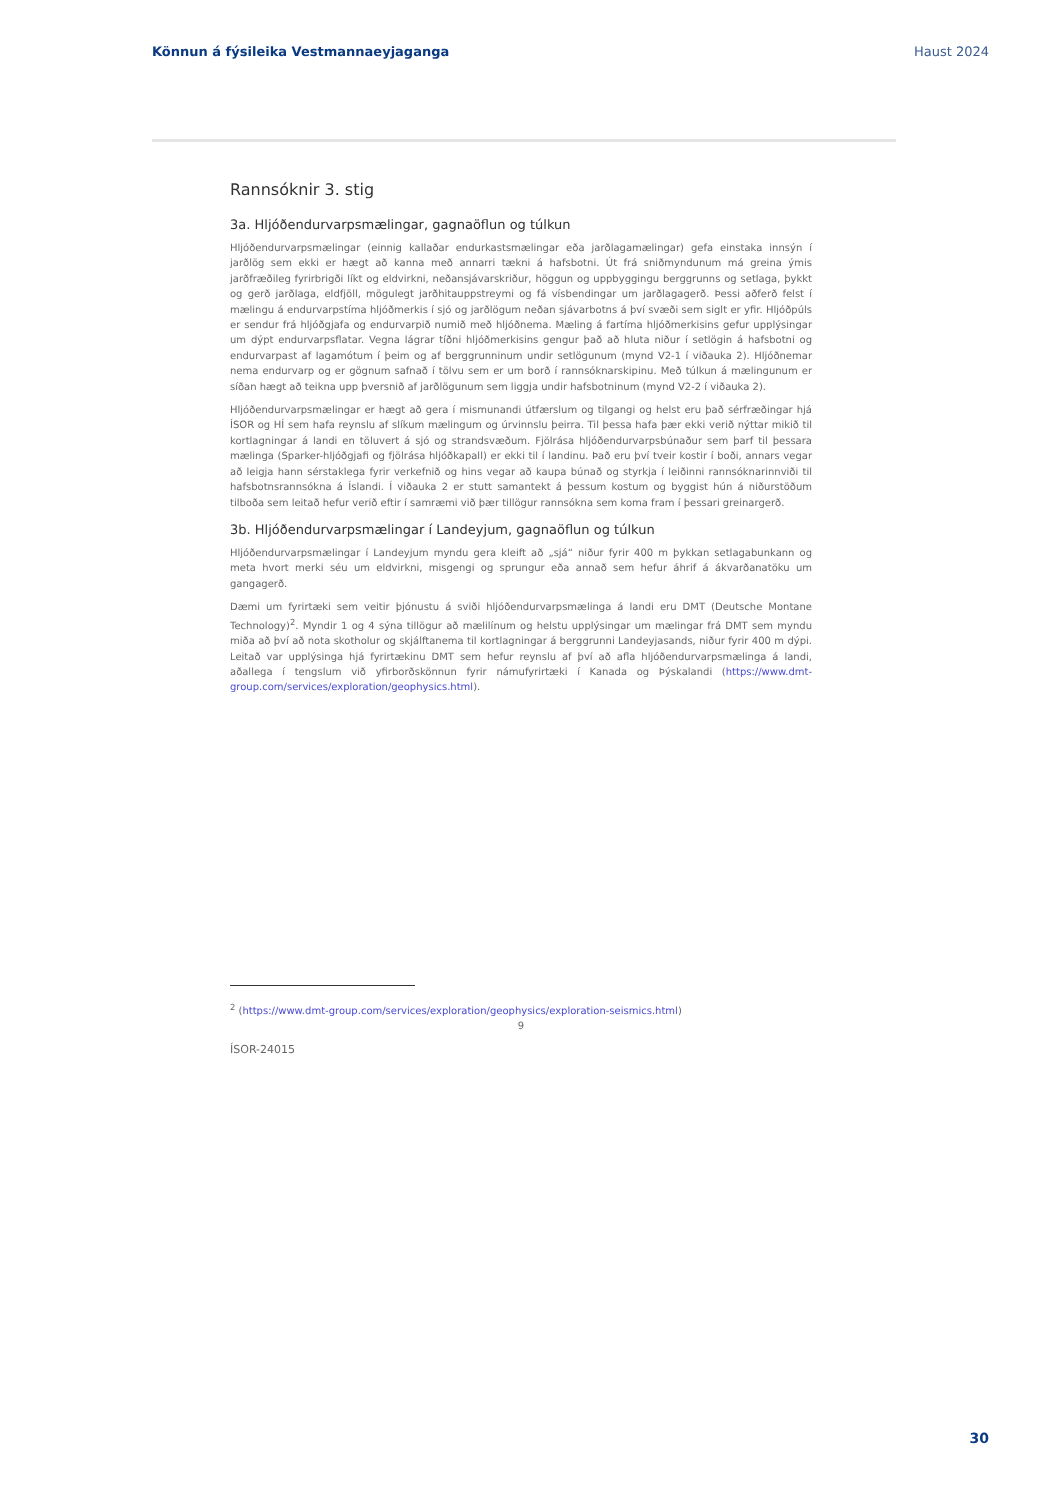Könnun á fýsileika Vestmannaeyjaganga Haust 2024
Rannsóknir 3. stig
3a. Hljóðendurvarpsmælingar, gagnaöflun og túlkun
Hljóðendurvarpsmælingar (einnig kallaðar endurkastsmælingar eða jarðlagamælingar) gefa einstaka innsýn í jarðlög sem ekki er hægt að kanna með annarri tækni á hafsbotni. Út frá sniðmyndunum má greina ýmis jarðfræðileg fyrirbrigði líkt og eldvirkni, neðansjávarskriður, höggun og uppbyggingu berggrunns og setlaga, þykkt og gerð jarðlaga, eldfjöll, mögulegt jarðhitauppstreymi og fá vísbendingar um jarðlagagerð. Þessi aðferð felst í mælingu á endurvarpstíma hljóðmerkis í sjó og jarðlögum neðan sjávarbotns á því svæði sem siglt er yfir. Hljóðpúls er sendur frá hljóðgjafa og endurvarpið numið með hljóðnema. Mæling á fartíma hljóðmerkisins gefur upplýsingar um dýpt endurvarpsflatar. Vegna lágrar tíðni hljóðmerkisins gengur það að hluta niður í setlögin á hafsbotni og endurvarpast af lagamótum í þeim og af berggrunninum undir setlögunum (mynd V2-1 í viðauka 2). Hljóðnemar nema endurvarp og er gögnum safnað í tölvu sem er um borð í rannsóknarskipinu. Með túlkun á mælingunum er síðan hægt að teikna upp þversnið af jarðlögunum sem liggja undir hafsbotninum (mynd V2-2 í viðauka 2).
Hljóðendurvarpsmælingar er hægt að gera í mismunandi útfærslum og tilgangi og helst eru það sérfræðingar hjá ÍSOR og HÍ sem hafa reynslu af slíkum mælingum og úrvinnslu þeirra. Til þessa hafa þær ekki verið nýttar mikið til kortlagningar á landi en töluvert á sjó og strandsvæðum. Fjölrása hljóðendurvarpsbúnaður sem þarf til þessara mælinga (Sparker-hljóðgjafi og fjölrása hljóðkapall) er ekki til í landinu. Það eru því tveir kostir í boði, annars vegar að leigja hann sérstaklega fyrir verkefnið og hins vegar að kaupa búnað og styrkja í leiðinni rannsóknarinnviði til hafsbotnsrannsókna á Íslandi. Í viðauka 2 er stutt samantekt á þessum kostum og byggist hún á niðurstöðum tilboða sem leitað hefur verið eftir í samræmi við þær tillögur rannsókna sem koma fram í þessari greinargerð.
3b. Hljóðendurvarpsmælingar í Landeyjum, gagnaöflun og túlkun
Hljóðendurvarpsmælingar í Landeyjum myndu gera kleift að „sjá“ niður fyrir 400 m þykkan setlagabunkann og meta hvort merki séu um eldvirkni, misgengi og sprungur eða annað sem hefur áhrif á ákvarðanatöku um gangagerð.
Dæmi um fyrirtæki sem veitir þjónustu á sviði hljóðendurvarpsmælinga á landi eru DMT (Deutsche Montane Technology)<sup>2</sup>. Myndir 1 og 4 sýna tillögur að mælilínum og helstu upplýsingar um mælingar frá DMT sem myndu miða að því að nota skotholur og skjálftanema til kortlagningar á berggrunni Landeyjasands, niður fyrir 400 m dýpi. Leitað var upplýsinga hjá fyrirtækinu DMT sem hefur reynslu af því að afla hljóðendurvarpsmælinga á landi, aðallega í tengslum við yfirborðskönnun fyrir námufyrirtæki í Kanada og Þýskalandi (https://www.dmt-group.com/services/exploration/geophysics.html).
<sup>2</sup> (https://www.dmt-group.com/services/exploration/geophysics/exploration-seismics.html)
9
ÍSOR-24015
30